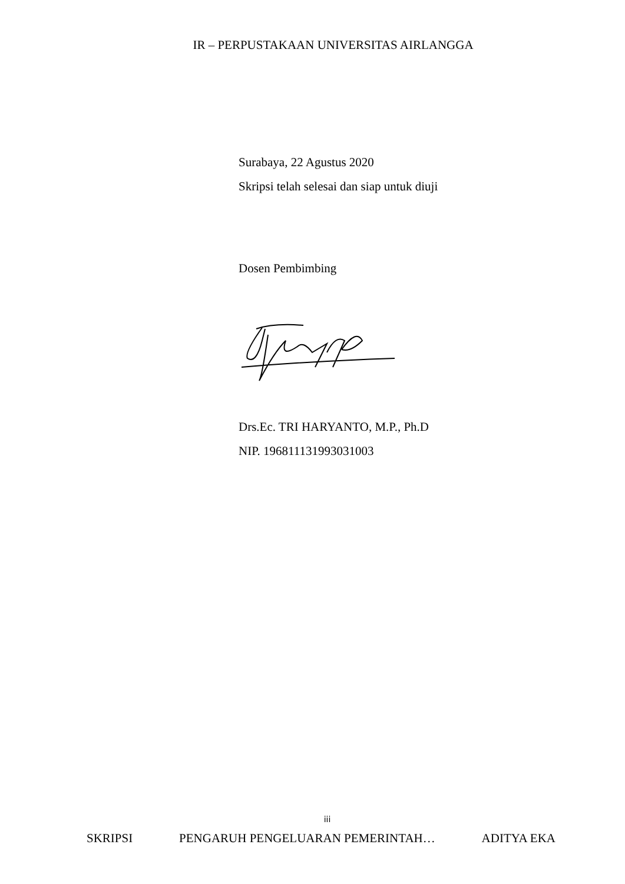IR – PERPUSTAKAAN UNIVERSITAS AIRLANGGA
Surabaya, 22 Agustus 2020
Skripsi telah selesai dan siap untuk diuji
Dosen Pembimbing
Drs.Ec. TRI HARYANTO, M.P., Ph.D
NIP. 196811131993031003
iii
SKRIPSI PENGARUH PENGELUARAN PEMERINTAH… ADITYA EKA